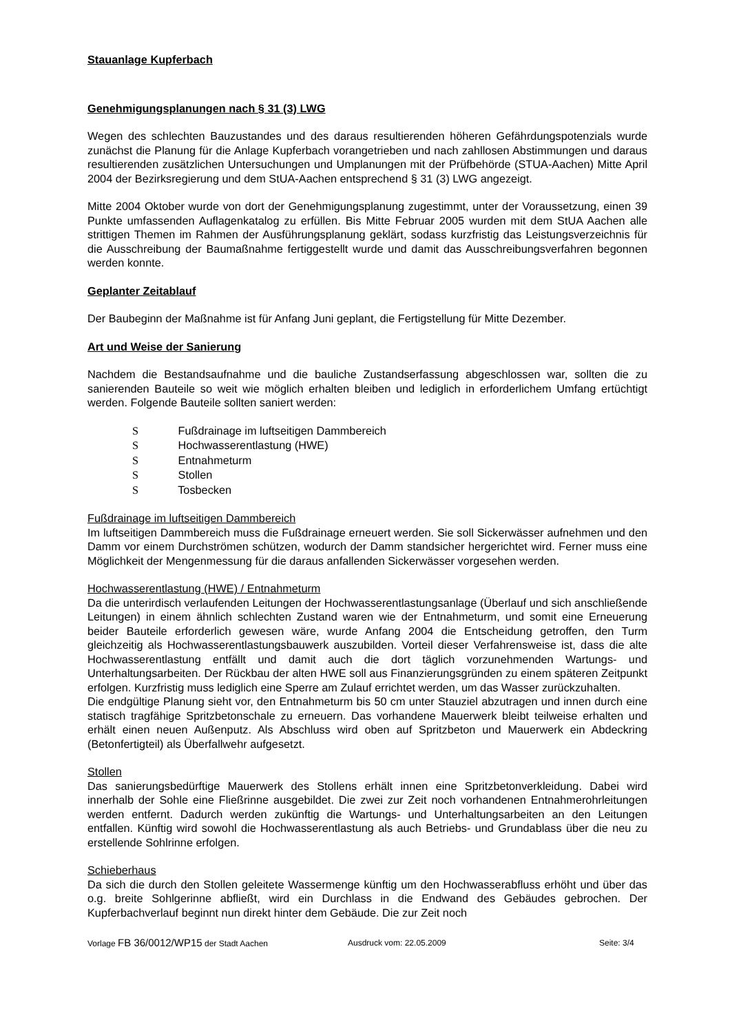Stauanlage Kupferbach
Genehmigungsplanungen nach § 31 (3) LWG
Wegen des schlechten Bauzustandes und des daraus resultierenden höheren Gefährdungspotenzials wurde zunächst die Planung für die Anlage Kupferbach vorangetrieben und nach zahllosen Abstimmungen und daraus resultierenden zusätzlichen Untersuchungen und Umplanungen mit der Prüfbehörde (STUA-Aachen) Mitte April 2004 der Bezirksregierung und dem StUA-Aachen entsprechend § 31 (3) LWG angezeigt.
Mitte 2004 Oktober wurde von dort der Genehmigungsplanung zugestimmt, unter der Voraussetzung, einen 39 Punkte umfassenden Auflagenkatalog zu erfüllen. Bis Mitte Februar 2005 wurden mit dem StUA Aachen alle strittigen Themen im Rahmen der Ausführungsplanung geklärt, sodass kurzfristig das Leistungsverzeichnis für die Ausschreibung der Baumaßnahme fertiggestellt wurde und damit das Ausschreibungsverfahren begonnen werden konnte.
Geplanter Zeitablauf
Der Baubeginn der Maßnahme ist für Anfang Juni geplant, die Fertigstellung für Mitte Dezember.
Art und Weise der Sanierung
Nachdem die Bestandsaufnahme und die bauliche Zustandserfassung abgeschlossen war, sollten die zu sanierenden Bauteile so weit wie möglich erhalten bleiben und lediglich in erforderlichem Umfang ertüchtigt werden. Folgende Bauteile sollten saniert werden:
S Fußdrainage im luftseitigen Dammbereich
S Hochwasserentlastung (HWE)
S Entnahmeturm
S Stollen
S Tosbecken
Fußdrainage im luftseitigen Dammbereich
Im luftseitigen Dammbereich muss die Fußdrainage erneuert werden. Sie soll Sickerwässer aufnehmen und den Damm vor einem Durchströmen schützen, wodurch der Damm standsicher hergerichtet wird. Ferner muss eine Möglichkeit der Mengenmessung für die daraus anfallenden Sickerwässer vorgesehen werden.
Hochwasserentlastung (HWE) / Entnahmeturm
Da die unterirdisch verlaufenden Leitungen der Hochwasserentlastungsanlage (Überlauf und sich anschließende Leitungen) in einem ähnlich schlechten Zustand waren wie der Entnahmeturm, und somit eine Erneuerung beider Bauteile erforderlich gewesen wäre, wurde Anfang 2004 die Entscheidung getroffen, den Turm gleichzeitig als Hochwasserentlastungsbauwerk auszubilden. Vorteil dieser Verfahrensweise ist, dass die alte Hochwasserentlastung entfällt und damit auch die dort täglich vorzunehmenden Wartungs- und Unterhaltungsarbeiten. Der Rückbau der alten HWE soll aus Finanzierungsgründen zu einem späteren Zeitpunkt erfolgen. Kurzfristig muss lediglich eine Sperre am Zulauf errichtet werden, um das Wasser zurückzuhalten.
Die endgültige Planung sieht vor, den Entnahmeturm bis 50 cm unter Stauziel abzutragen und innen durch eine statisch tragfähige Spritzbetonschale zu erneuern. Das vorhandene Mauerwerk bleibt teilweise erhalten und erhält einen neuen Außenputz. Als Abschluss wird oben auf Spritzbeton und Mauerwerk ein Abdeckring (Betonfertigteil) als Überfallwehr aufgesetzt.
Stollen
Das sanierungsbedürftige Mauerwerk des Stollens erhält innen eine Spritzbetonverkleidung. Dabei wird innerhalb der Sohle eine Fließrinne ausgebildet. Die zwei zur Zeit noch vorhandenen Entnahmerohrleitungen werden entfernt. Dadurch werden zukünftig die Wartungs- und Unterhaltungsarbeiten an den Leitungen entfallen. Künftig wird sowohl die Hochwasserentlastung als auch Betriebs- und Grundablass über die neu zu erstellende Sohlrinne erfolgen.
Schieberhaus
Da sich die durch den Stollen geleitete Wassermenge künftig um den Hochwasserabfluss erhöht und über das o.g. breite Sohlgerinne abfließt, wird ein Durchlass in die Endwand des Gebäudes gebrochen. Der Kupferbachverlauf beginnt nun direkt hinter dem Gebäude. Die zur Zeit noch
Vorlage FB 36/0012/WP15 der Stadt Aachen Ausdruck vom: 22.05.2009 Seite: 3/4